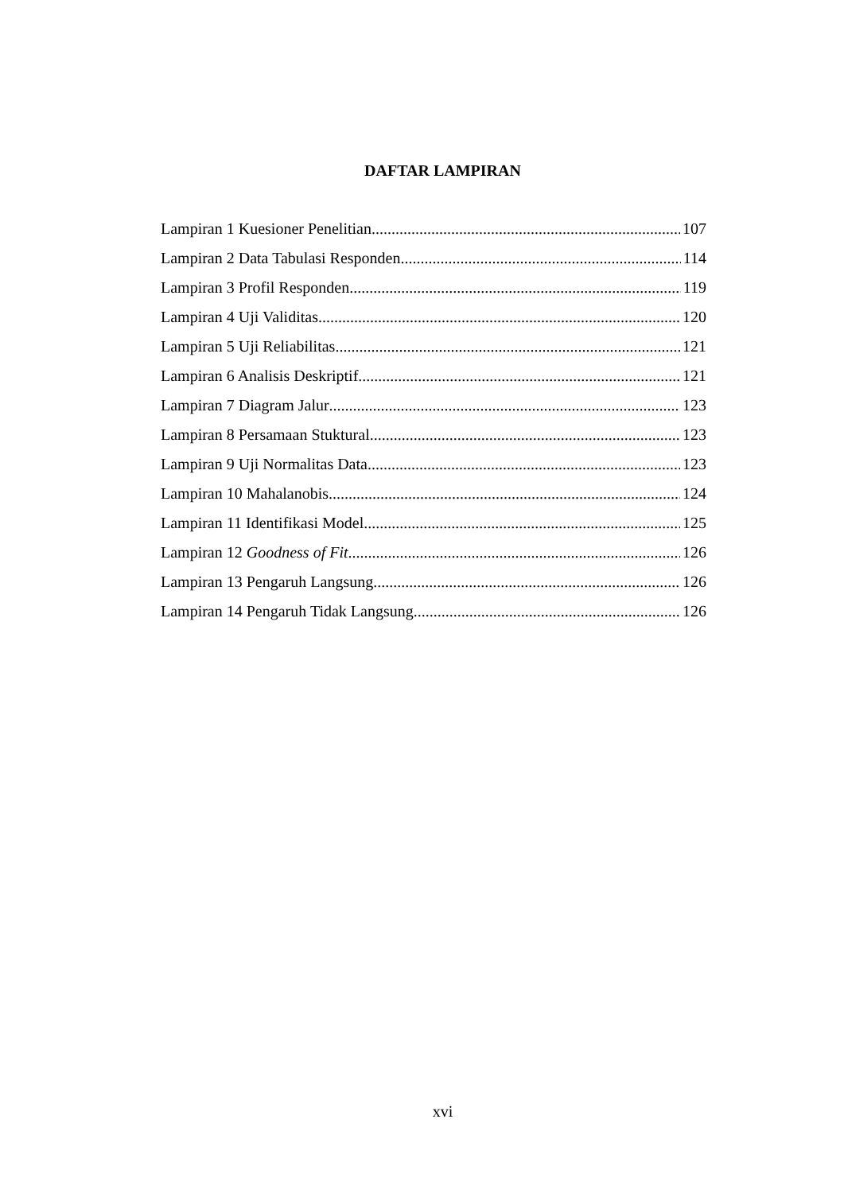DAFTAR LAMPIRAN
Lampiran 1 Kuesioner Penelitian 107
Lampiran 2 Data Tabulasi Responden 114
Lampiran 3 Profil Responden 119
Lampiran 4 Uji Validitas 120
Lampiran 5 Uji Reliabilitas 121
Lampiran 6 Analisis Deskriptif 121
Lampiran 7 Diagram Jalur 123
Lampiran 8 Persamaan Stuktural 123
Lampiran 9 Uji Normalitas Data 123
Lampiran 10 Mahalanobis 124
Lampiran 11 Identifikasi Model 125
Lampiran 12 Goodness of Fit 126
Lampiran 13 Pengaruh Langsung 126
Lampiran 14 Pengaruh Tidak Langsung 126
xvi